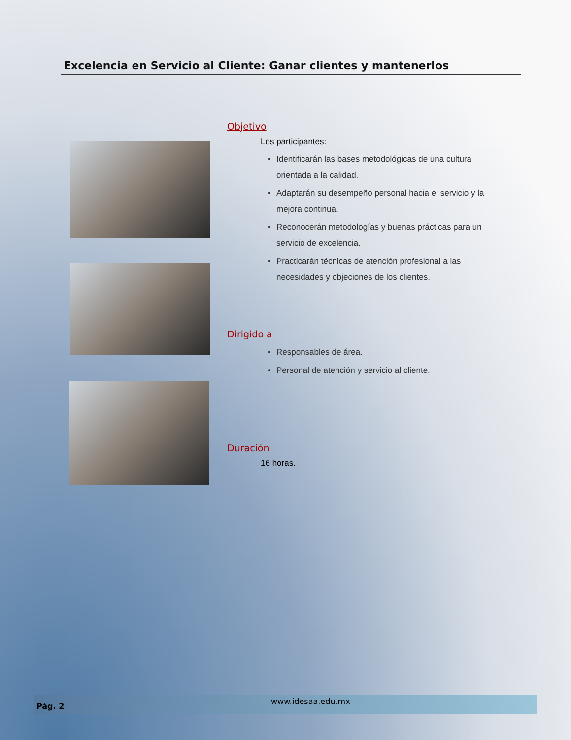Excelencia en Servicio al Cliente: Ganar clientes y mantenerlos
Objetivo
Los participantes:
Identificarán las bases metodológicas de una cultura orientada a la calidad.
Adaptarán su desempeño personal hacia el servicio y la mejora continua.
Reconocerán metodologías y buenas prácticas para un servicio de excelencia.
Practicarán técnicas de atención profesional a las necesidades y objeciones de los clientes.
Dirigido a
Responsables de área.
Personal de atención y servicio al cliente.
Duración
16 horas.
Pág. 2
www.idesaa.edu.mx